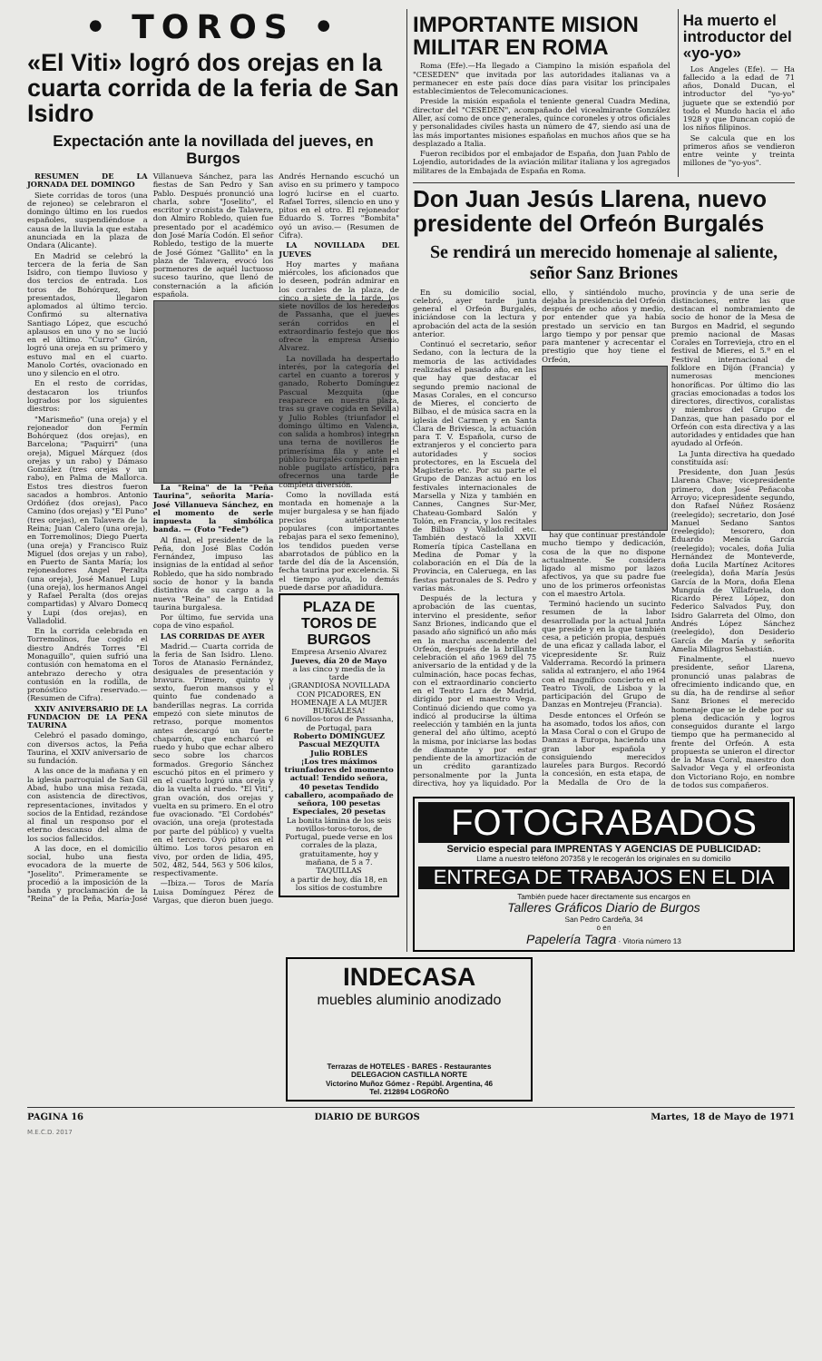• TOROS •
«El Viti» logró dos orejas en la cuarta corrida de la feria de San Isidro
Expectación ante la novillada del jueves, en Burgos
RESUMEN DE LA JORNADA DEL DOMINGO
Siete corridas de toros (una de rejoneo) se celebraron el domingo último en los ruedos españoles, suspendiéndose a causa de la lluvia la que estaba anunciada en la plaza de Ondara (Alicante).
En Madrid se celebró la tercera de la feria de San Isidro, con tiempo lluvioso y dos tercios de entrada. Los toros de Bohórquez, bien presentados, llegaron aplomados al último tercio. Confirmó su alternativa Santiago López, que escuchó aplausos en uno y no se lució en el último. "Curro" Girón, logró una oreja en su primero y estuvo mal en el cuarto. Manolo Cortés, ovacionado en uno y silencio en el otro.
En el resto de corridas, destacaron los triunfos logrados por los siguientes diestros:
"Marismeño" (una oreja) y el rejoneador don Fermín Bohórquez (dos orejas), en Barcelona; "Paquirri" (una oreja), Miguel Márquez (dos orejas y un rabo) y Dámaso González (tres orejas y un rabo), en Palma de Mallorca. Estos tres diestros fueron sacados a hombros. Antonio Ordóñez (dos orejas), Paco Camino (dos orejas) y "El Puno" (tres orejas), en Talavera de la Reina; Juan Calero (una oreja), en Torremolinos; Diego Puerta (una oreja) y Francisco Ruiz Miguel (dos orejas y un rabo), en Puerto de Santa María; los rejoneadores Angel Peralta (una oreja), José Manuel Lupi (una oreja), los hermanos Angel y Rafael Peralta (dos orejas compartidas) y Alvaro Domecq y Lupi (dos orejas), en Valladolid.
En la corrida celebrada en Torremolinos, fue cogido el diestro Andrés Torres "El Monaguillo", quien sufrió una contusión con hematoma en el antebrazo derecho y otra contusión en la rodilla, de pronóstico reservado.— (Resumen de Cifra).
XXIV ANIVERSARIO DE LA FUNDACION DE LA PEÑA TAURINA
Celebró el pasado domingo, con diversos actos, la Peña Taurina, el XXIV aniversario de su fundación.
A las once de la mañana y en la iglesia parroquial de San Gil Abad, hubo una misa rezada, con asistencia de directivos, representaciones, invitados y socios de la Entidad, rezándose al final un responso por el eterno descanso del alma de los socios fallecidos.
A las doce, en el domicilio social, hubo una fiesta evocadora de la muerte de "Joselito". Primeramente se procedió a la imposición de la banda y proclamación de la "Reina" de la Peña, María-José Villanueva Sánchez, para las fiestas de San Pedro y San Pablo. Después pronunció una charla, sobre "Joselito", el escritor y cronista de Talavera, don Almiro Robledo, quien fue presentado por el académico don José María Codón. El señor Robledo, testigo de la muerte de José Gómez "Gallito" en la plaza de Talavera, evocó los pormenores de aquél luctuoso suceso taurino, que llenó de consternación a la afición española.
La "Reina" de la "Peña Taurina", señorita María-José Villanueva Sánchez, en el momento de serle impuesta la simbólica banda. — (Foto "Fede")
Al final, el presidente de la Peña, don José Blas Codón Fernández, impuso las insignias de la entidad al señor Robledo, que ha sido nombrado socio de honor y la banda distintiva de su cargo a la nueva "Reina" de la Entidad taurina burgalesa.
Por último, fue servida una copa de vino español.
LAS CORRIDAS DE AYER
Madrid.— Cuarta corrida de la feria de San Isidro. Lleno. Toros de Atanasio Fernández, desiguales de presentación y bravura. Primero, quinto y sexto, fueron mansos y el quinto fue condenado a banderillas negras. La corrida empezó con siete minutos de retraso, porque momentos antes descargó un fuerte chaparrón, que encharcó el ruedo y hubo que echar albero seco sobre los charcos formados. Gregorio Sánchez escuchó pitos en el primero y en el cuarto logró una oreja y dio la vuelta al ruedo. "El Viti", gran ovación, dos orejas y vuelta en su primero. En el otro fue ovacionado. "El Cordobés" ovación, una oreja (protestada por parte del público) y vuelta en el tercero. Oyó pitos en el último. Los toros pesaron en vivo, por orden de lidia, 495, 502, 482, 544, 563 y 506 kilos, respectivamente.
—Ibiza.— Toros de María Luisa Domínguez Pérez de Vargas, que dieron buen juego. Andrés Hernando escuchó un aviso en su primero y tampoco logró lucirse en el cuarto. Rafael Torres, silencio en uno y pitos en el otro. El rejoneador Eduardo S. Torres "Bombita" oyó un aviso.— (Resumen de Cifra).
LA NOVILLADA DEL JUEVES
Hoy martes y mañana miércoles, los aficionados que lo deseen, podrán admirar en los corrales de la plaza, de cinco a siete de la tarde, los siete novillos de los herederos de Passanha, que el jueves serán corridos en el extraordinario festejo que nos ofrece la empresa Arsenio Alvarez.
La novillada ha despertado interés, por la categoría del cartel en cuanto a toreros y ganado, Roberto Domínguez Pascual Mezquita (que reaparece en nuestra plaza, tras su grave cogida en Sevilla) y Julio Robles (triunfador el domingo último en Valencia, con salida a hombros) integran una terna de novilleros de primerísima fila y ante el público burgalés competirán en noble pugilato artístico, para ofrecernos una tarde de completa diversión.
Como la novillada está montada en homenaje a la mujer burgalesa y se han fijado precios autéticamente populares (con importantes rebajas para el sexo femenino), los tendidos pueden verse abarrotados de público en la tarde del día de la Ascensión, fecha taurina por excelencia. Si el tiempo ayuda, lo demás puede darse por añadidura.
PLAZA DE TOROS DE BURGOS
Empresa Arsenio Alvarez
Jueves, día 20 de Mayo
a las cinco y media de la tarde
¡GRANDIOSA NOVILLADA CON PICADORES, EN HOMENAJE A LA MUJER BURGALESA!
6 novillos-toros de Passanha, de Portugal, para
Roberto DOMINGUEZ
Pascual MEZQUITA
Julio ROBLES
¡Los tres máximos triunfadores del momento actual! Tendido señora, 40 pesetas Tendido caballero, acompañado de señora, 100 pesetas Especiales, 20 pesetas
La bonita lámina de los seis novillos-toros-toros, de Portugal, puede verse en los corrales de la plaza, gratuitamente, hoy y mañana, de 5 a 7.
TAQUILLAS
a partir de hoy, día 18, en los sitios de costumbre
IMPORTANTE MISION MILITAR EN ROMA
Roma (Efe).—Ha llegado a Ciampino la misión española del "CESEDEN" que invitada por las autoridades italianas va a permanecer en este país doce días para visitar los principales establecimientos de Telecomunicaciones.
Preside la misión española el teniente general Cuadra Medina, director del "CESEDEN", acompañado del vicealmirante González Aller, así como de once generales, quince coroneles y otros oficiales y personalidades civiles hasta un número de 47, siendo así una de las más importantes misiones españolas en muchos años que se ha desplazado a Italia.
Fueron recibidos por el embajador de España, don Juan Pablo de Lojendio, autoridades de la aviación militar italiana y los agregados militares de la Embajada de España en Roma.
Ha muerto el introductor del «yo-yo»
Los Angeles (Efe). — Ha fallecido a la edad de 71 años, Donald Ducan, el introductor del "yo-yo" juguete que se extendió por todo el Mundo hacia el año 1928 y que Duncan copió de los niños filipinos.
Se calcula que en los primeros años se vendieron entre veinte y treinta millones de "yo-yos".
Don Juan Jesús Llarena, nuevo presidente del Orfeón Burgalés
Se rendirá un merecido homenaje al saliente, señor Sanz Briones
En su domicilio social, celebró, ayer tarde junta general el Orfeón Burgalés, iniciándose con la lectura y aprobación del acta de la sesión anterior.
Continuó el secretario, señor Sedano, con la lectura de la memoria de las actividades realizadas el pasado año, en las que hay que destacar el segundo premio nacional de Masas Corales, en el concurso de Mieres, el concierto de Bilbao, el de música sacra en la iglesia del Carmen y en Santa Clara de Briviesca, la actuación para T. V. Española, curso de extranjeros y el concierto para autoridades y socios protectores, en la Escuela del Magisterio etc. Por su parte el Grupo de Danzas actuó en los festivales internacionales de Marsella y Niza y también en Cannes, Cangnes Sur-Mer, Chateau-Gombard Salón y Tolón, en Francia, y los recitales de Bilbao y Valladolid etc. También destacó la XXVII Romería típica Castellana en Medina de Pomar y la colaboración en el Día de la Provincia, en Caleruega, en las fiestas patronales de S. Pedro y varias más.
Después de la lectura y aprobación de las cuentas, intervino el presidente, señor Sanz Briones, indicando que el pasado año significó un año más en la marcha ascendente del Orfeón, después de la brillante celebración el año 1969 del 75 aniversario de la entidad y de la culminación, hace pocas fechas, con el extraordinario concierto en el Teatro Lara de Madrid, dirigido por el maestro Vega. Continuó diciendo que como ya indicó al producirse la última reelección y también en la junta general del año último, aceptó la misma, por iniciarse las bodas de diamante y por estar pendiente de la amortización de un crédito garantizado personalmente por la Junta directiva, hoy ya liquidado. Por ello, y sintiéndolo mucho, dejaba la presidencia del Orfeón después de ocho años y medio, por entender que ya había prestado un servicio en tan largo tiempo y por pensar que para mantener y acrecentar el prestigio que hoy tiene el Orfeón,
hay que continuar prestándole mucho tiempo y dedicación, cosa de la que no dispone actualmente. Se considera ligado al mismo por lazos afectivos, ya que su padre fue uno de los primeros orfeonistas con el maestro Artola.
Terminó haciendo un sucinto resumen de la labor desarrollada por la actual Junta que preside y en la que también cesa, a petición propia, después de una eficaz y callada labor, el vicepresidente Sr. Ruiz Valderrama. Recordó la primera salida al extranjero, el año 1964 con el magnífico concierto en el Teatro Tívoli, de Lisboa y la participación del Grupo de Danzas en Montrejeu (Francia).
Desde entonces el Orfeón se ha asomado, todos los años, con la Masa Coral o con el Grupo de Danzas a Europa, haciendo una gran labor española y consiguiendo merecidos laureles para Burgos. Recordó la concesión, en esta etapa, de la Medalla de Oro de la provincia y de una serie de distinciones, entre las que destacan el nombramiento de socio de honor de la Mesa de Burgos en Madrid, el segundo premio nacional de Masas Corales en Torrevieja, ctro en el festival de Mieres, el 5.º en el Festival internacional de folklore en Dijón (Francia) y numerosas menciones honoríficas. Por último dio las gracias emocionadas a todos los directores, directivos, coralistas y miembros del Grupo de Danzas, que han pasado por el Orfeón con esta directiva y a las autoridades y entidades que han ayudado al Orfeón.
La Junta directiva ha quedado constituída así:
Presidente, don Juan Jesús Llarena Chave; vicepresidente primero, don José Peñacoba Arroyo; vicepresidente segundo, don Rafael Núñez Rosáenz (reelegido); secretario, don José Manuel Sedano Santos (reelegido); tesorero, don Eduardo Mencía García (reelegido); vocales, doña Julia Hernández de Monteverde, doña Lucila Martínez Acitores (reelegida), doña María Jesús García de la Mora, doña Elena Munguía de Villafruela, don Ricardo Pérez López, don Federico Salvados Puy, don Isidro Galarreta del Olmo, don Andrés López Sánchez (reelegido), don Desiderio García de María y señorita Amelia Milagros Sebastián.
Finalmente, el nuevo presidente, señor Llarena, pronunció unas palabras de ofrecimiento indicando que, en su día, ha de rendirse al señor Sanz Briones el merecido homenaje que se le debe por su plena dedicación y logros conseguidos durante el largo tiempo que ha permanecido al frente del Orfeón. A esta propuesta se unieron el director de la Masa Coral, maestro don Salvador Vega y el orfeonista don Victoriano Rojo, en nombre de todos sus compañeros.
FOTOGRABADOS
Servicio especial para IMPRENTAS Y AGENCIAS DE PUBLICIDAD:
Llame a nuestro teléfono 207358 y le recogerán los originales en su domicilio
ENTREGA DE TRABAJOS EN EL DIA
También puede hacer directamente sus encargos en
Talleres Gráficos Diario de Burgos
San Pedro Cardeña, 34
o en
Papelería Tagra · Vitoria número 13
INDECASA
muebles aluminio anodizado
Terrazas de HOTELES - BARES - Restaurantes
DELEGACION CASTILLA NORTE
Victorino Muñoz Gómez - Repúbl. Argentina, 46
Tel. 212894 LOGROÑO
PAGINA 16 DIARIO DE BURGOS Martes, 18 de Mayo de 1971
M.E.C.D. 2017